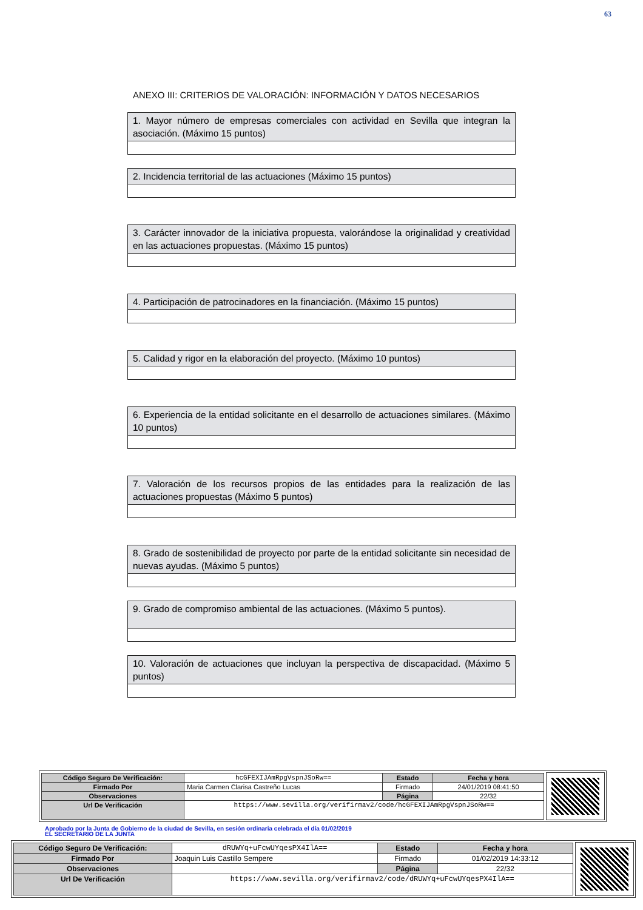63
ANEXO III: CRITERIOS DE VALORACIÓN: INFORMACIÓN Y DATOS NECESARIOS
1. Mayor número de empresas comerciales con actividad en Sevilla que integran la asociación. (Máximo 15 puntos)
2. Incidencia territorial de las actuaciones (Máximo 15 puntos)
3. Carácter innovador de la iniciativa propuesta, valorándose la originalidad y creatividad en las actuaciones propuestas. (Máximo 15 puntos)
4. Participación de patrocinadores en la financiación. (Máximo 15 puntos)
5. Calidad y rigor en la elaboración del proyecto. (Máximo 10 puntos)
6. Experiencia de la entidad solicitante en el desarrollo de actuaciones similares. (Máximo 10 puntos)
7. Valoración de los recursos propios de las entidades para la realización de las actuaciones propuestas (Máximo 5 puntos)
8. Grado de sostenibilidad de proyecto por parte de la entidad solicitante sin necesidad de nuevas ayudas. (Máximo 5 puntos)
9. Grado de compromiso ambiental de las actuaciones. (Máximo 5 puntos).
10. Valoración de actuaciones que incluyan la perspectiva de discapacidad. (Máximo 5 puntos)
| Código Seguro De Verificación: | hcGFEXIJAmRpgVspnJSoRw== | Estado | Fecha y hora |
| Firmado Por | Maria Carmen Clarisa Castreño Lucas | Firmado | 24/01/2019 08:41:50 |
| Observaciones | | Página | 22/32 |
| Url De Verificación | https://www.sevilla.org/verifirmav2/code/hcGFEXIJAmRpgVspnJSoRw== | | |
Aprobado por la Junta de Gobierno de la ciudad de Sevilla, en sesión ordinaria celebrada el día 01/02/2019
EL SECRETARIO DE LA JUNTA
| Código Seguro De Verificación: | dRUWYq+uFcwUYqesPX4IlA== | Estado | Fecha y hora |
| Firmado Por | Joaquin Luis Castillo Sempere | Firmado | 01/02/2019 14:33:12 |
| Observaciones | | Página | 22/32 |
| Url De Verificación | https://www.sevilla.org/verifirmav2/code/dRUWYq+uFcwUYqesPX4IlA== | | |